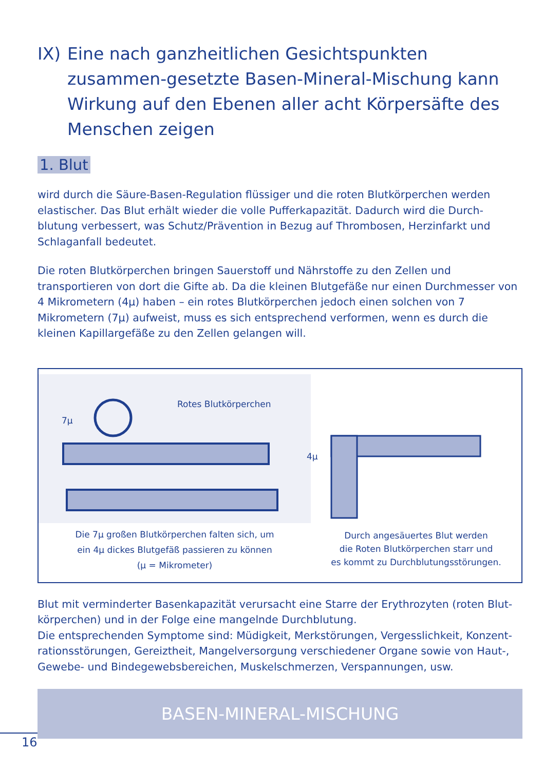IX) Eine nach ganzheitlichen Gesichtspunkten zusammen-gesetzte Basen-Mineral-Mischung kann Wirkung auf den Ebenen aller acht Körpersäfte des Menschen zeigen
1. Blut
wird durch die Säure-Basen-Regulation flüssiger und die roten Blutkörperchen werden elastischer. Das Blut erhält wieder die volle Pufferkapazität. Dadurch wird die Durch-blutung verbessert, was Schutz/Prävention in Bezug auf Thrombosen, Herzinfarkt und Schlaganfall bedeutet.
Die roten Blutkörperchen bringen Sauerstoff und Nährstoffe zu den Zellen und transportieren von dort die Gifte ab. Da die kleinen Blutgefäße nur einen Durchmesser von 4 Mikrometern (4µ) haben – ein rotes Blutkörperchen jedoch einen solchen von 7 Mikrometern (7µ) aufweist, muss es sich entsprechend verformen, wenn es durch die kleinen Kapillargefäße zu den Zellen gelangen will.
Rotes Blutkörperchen
7µ
4µ
Die 7µ großen Blutkörperchen falten sich, um
ein 4µ dickes Blutgefäß passieren zu können
(µ = Mikrometer)
Durch angesäuertes Blut werden
die Roten Blutkörperchen starr und
es kommt zu Durchblutungsstörungen.
Blut mit verminderter Basenkapazität verursacht eine Starre der Erythrozyten (roten Blut-körperchen) und in der Folge eine mangelnde Durchblutung.
Die entsprechenden Symptome sind: Müdigkeit, Merkstörungen, Vergesslichkeit, Konzent-rationsstörungen, Gereiztheit, Mangelversorgung verschiedener Organe sowie von Haut-, Gewebe- und Bindegewebsbereichen, Muskelschmerzen, Verspannungen, usw.
BASEN-MINERAL-MISCHUNG
16